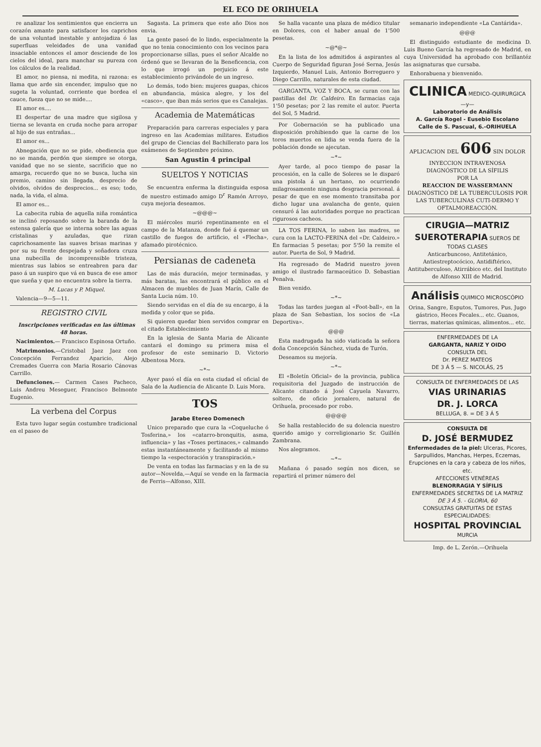EL ECO DE ORIHUELA
re analizar los sentimientos que encierra un corazón amante para satisfacer los caprichos de una voluntad inestable y antojadiza ó las superfluas veleidades de una vanidad insaciable entonces el amor desciende de los cielos del ideal, para manchar su pureza con los cálculos de la realidad.
El amor, no piensa, ni medita, ni razona: es llama que arde sin encender, impulso que no sugeta la voluntad, corriente que bordea el cauce, fueza que no se mide....
El amor es....
El despertar de una madre que sigilosa y tierna se levanta en cruda noche para arropar al hijo de sus entrañas...
El amor es...
Abnegación que no se pide, obediencia que no se manda, perdón que siempre se otorga, vanidad que no se siente, sacrificio que no amarga, recuerdo que no se busca, lucha sin premio, camino sin llegada, desprecio de olvidos, olvidos de desprecios... es eso; todo, nada, la vida, el alma.
El amor es...
La cabecita rubia de aquella niña romántica se inclinó reposando sobre la baranda de la estensa galería que se interna sobre las aguas cristalinas y azuladas, que rizan caprichosamente las suaves brisas marinas y por su su frente despejada y soñadora cruza una nubecilla de incomprensible tristeza, mientras sus labios se entreabren para dar paso á un suspiro que vá en busca de ese amor que sueña y que no encuentra sobre la tierra.
M. Lucas y P. Miquel.
Valencia—9—5—11.
REGISTRO CIVIL
Inscripciones verificadas en las últimas 48 horas.
Nacimientos.— Francisco Espinosa Ortuño.
Matrimonios.—Cristobal Jaez Jaez con Concepción Ferrandez Aparicio, Alejo Cremades Guerra con Maria Rosario Cánovas Carrillo.
Defunciones.— Carmen Cases Pacheco, Luis Andreu Meseguer, Francisco Belmonte Eugenio.
La verbena del Corpus
Esta tuvo lugar según costumbre tradicional en el paseo de
Sagasta. La primera que este año Dios nos envia.
La gente paseó de lo lindo, especialmente la que no tenia conocimiento con los vecinos para proporcionarse sillas, pues el señor Alcalde no órdenó que se llevaran de la Beneficencia, con lo que irrogó un perjuicio á este establecimiento privándole de un ingreso.
Lo demás, todo bien: mujeres guapas, chicos en abundancia, música alegre, y los del «casco», que iban más serios que es Canalejas.
Academia de Matemáticas
Preparación para carreras especiales y para ingreso en las Academias militares. Estudios del grupo de Ciencias del Bachillerato para los exámenes de Septiembre próximo.
San Agustin 4 principal
SUELTOS Y NOTICIAS
Se encuentra enferma la distinguida esposa de nuestro estimado amigo D<sup>r</sup> Ramón Arroyo, cuya mejoria deseamos.
~@@@~
El miércoles murió repentinamente en el campo de la Matanza, donde fué á quemar un castillo de fuegos de artificio, el «Flecha», afamado pirotécnico.
Persianas de cadeneta
Las de más duración, mejor terminadas, y más baratas, las encontrará el público en el Almacen de muebles de Juan Marín, Calle de Santa Lucia núm. 10.
Siendo servidas en el día de su encargo, á la medida y color que se pida.
Si quieren quedar bien servidos comprar en el citado Establecimiento
En la iglesia de Santa Maria de Alicante cantará el domingo su primera misa el profesor de este seminario D. Victorio Albentosa Mora.
~*~
Ayer pasó el día en esta ciudad el oficial de Sala de la Audiencia de Alicante D. Luis Mora.
TOS
Jarabe Etereo Domenech
Unico preparado que cura la «Coqueluche ó Tosferina,» los «catarro-bronquitis, asma, influencia» y las «Toses pertinaces,» calmando estas instantáneamente y facilitando al mismo tiempo la «espectoración y transpiración.»
De venta en todas las farmacias y en la de su autor—Novelda,—Aquí se vende en la farmacia de Ferris—Alfonso, XIII.
Se halla vacante una plaza de médico titular en Dolores, con el haber anual de 1'500 pesetas.
~@*@~
En la lista de los admitidos á aspirantes al Cuerpo de Seguridad figuran José Serna, Jesús Izquierdo, Manuel Luis, Antonio Borreguero y Diego Carrillo, naturales de esta ciudad.
GARGANTA, VOZ Y BOCA, se curan con las pastillas del Dr. Caldeiro. En farmacias caja 1'50 pesetas; por 2 las remite el autor. Puerta del Sol, 5 Madrid.
Por Gobernación se ha publicado una disposición prohibiendo que la carne de los toros muertos en lidia se venda fuera de la población donde se ajecutan.
~*~
Ayer tarde, al poco tiempo de pasar la procesión, en la calle de Soleres se le disparó una pistola á un hertano, no ocurriendo milagrosamente ninguna desgracia personal. á pesar de que en ese momento transitaba por dicho lugar una avalancha de gente, quien censuró á las autoridades porque no practican rigurosos cacheos.
LA TOS FERINA, lo saben las madres, se cura con la LACTO-FERINA del «Dr. Caldeiro.» En farmacias 5 pesetas; por 5'50 la remite el autor. Puerta de Sol, 9 Madrid.
Ha regresado de Madrid nuestro joven amigo el ilustrado farmaceútico D. Sebastian Penalva.
Bien venido.
~*~
Todas las tardes juegan al «Foot-ball», en la plaza de San Sebastian, los socios de «La Deportiva».
@@@
Esta madrugada ha sido viaticada la señora doña Concepción Sánchez, viuda de Turón.
Deseamos su mejoría.
~*~
El «Boletín Oficial» de la provincia, publica requisitoria del Juzgado de instrucción de Alicante citando á José Cayuela Navarro, soltero, de oficio jornalero, natural de Orihuela, procesado por robo.
@@@@
Se halla restablecido de su dolencia nuestro querido amigo y correligionario Sr. Guillén Zambrana.
Nos alegramos.
~*~
Mañana ó pasado según nos dicen, se repartirá el primer número del
semanario independiente «La Cantárida».
@@@
El distinguido estudiante de medicina D. Luis Bueno García ha regresado de Madrid, en cuya Universidad ha aprobado con brillantéz las asignaturas que cursaba.
Enhorabuena y bienvenido.
CLINICA MEDICO-QUIRURGICA
—y—
Laboratorio de Análisis
A. García Rogel - Eusebio Escolano
Calle de S. Pascual, 6.-ORIHUELA
APLICACION DEL 606 SIN DOLOR
INYECCION INTRAVENOSA
DIAGNÓSTICO DE LA SÍFILIS
POR LA
REACCION DE WASSERMANN
DIAGNÓSTICO DE LA TUBERCULOSIS POR LAS TUBERCULINAS CUTI-DERMO Y OFTALMOREACCIÓN.
CIRUGIA—MATRIZ
SUEROTERAPIA SUEROS DE TODAS CLASES
Anticarbuncoso, Antitetánico, Antiestreptocócico, Antidiftérico, Antituberculoso, Atirrábico etc. del Instituto de Alfonso XIII de Madrid.
Análisis QUIMICO MICROSCÓPIO
Orina, Sangre, Esputos, Tumores, Pus, Jugo gástrico, Heces Fecales... etc. Guanos, tierras, materias qnímicas, alimentos... etc.
ENFERMEDADES DE LA
GARGANTA, NARIZ Y OIDO
CONSULTA DEL
Dr. PEREZ MATEOS
DE 3 Á 5 — S. NICOLÁS, 25
CONSULTA DE ENFERMEDADES DE LAS
VIAS URINARIAS
DR. J. LORCA
BELLUGA, 8. = DE 3 Á 5
CONSULTA DE
D. JOSÉ BERMUDEZ
Enfermedades de la piel: Ulceras, Picores, Sarpullidos, Manchas, Herpes, Eczemas, Erupciones en la cara y cabeza de los niños, etc.
AFECCIONES VENÉREAS
BLENORRAGIA Y SÍFILIS
ENFERMEDADES SECRETAS DE LA MATRIZ
DE 3 Á 5. - GLORIA, 60
CONSULTAS GRATUITAS DE ESTAS ESPECIALIDADES:
HOSPITAL PROVINCIAL
MURCIA
Imp. de L. Zerón.—Orihuela